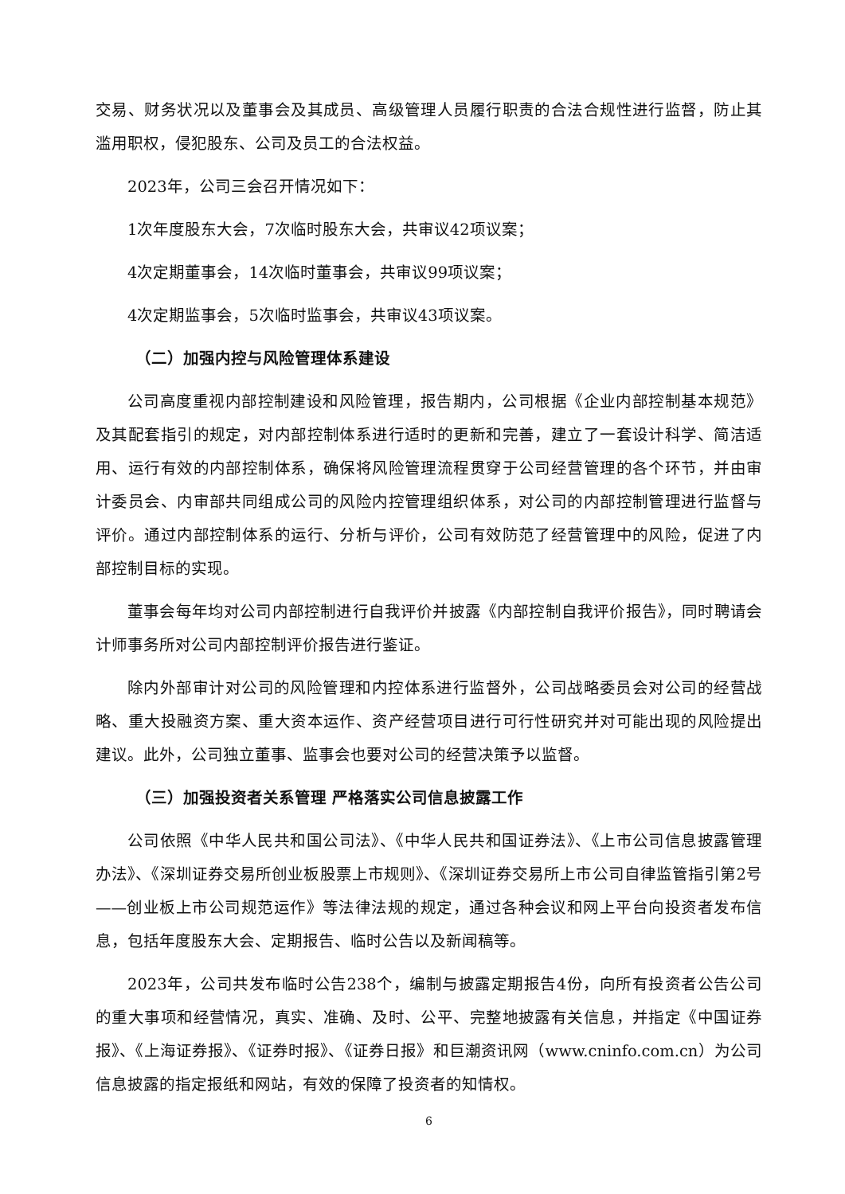交易、财务状况以及董事会及其成员、高级管理人员履行职责的合法合规性进行监督，防止其滥用职权，侵犯股东、公司及员工的合法权益。
2023年，公司三会召开情况如下：
1次年度股东大会，7次临时股东大会，共审议42项议案；
4次定期董事会，14次临时董事会，共审议99项议案；
4次定期监事会，5次临时监事会，共审议43项议案。
（二）加强内控与风险管理体系建设
公司高度重视内部控制建设和风险管理，报告期内，公司根据《企业内部控制基本规范》及其配套指引的规定，对内部控制体系进行适时的更新和完善，建立了一套设计科学、简洁适用、运行有效的内部控制体系，确保将风险管理流程贯穿于公司经营管理的各个环节，并由审计委员会、内审部共同组成公司的风险内控管理组织体系，对公司的内部控制管理进行监督与评价。通过内部控制体系的运行、分析与评价，公司有效防范了经营管理中的风险，促进了内部控制目标的实现。
董事会每年均对公司内部控制进行自我评价并披露《内部控制自我评价报告》，同时聘请会计师事务所对公司内部控制评价报告进行鉴证。
除内外部审计对公司的风险管理和内控体系进行监督外，公司战略委员会对公司的经营战略、重大投融资方案、重大资本运作、资产经营项目进行可行性研究并对可能出现的风险提出建议。此外，公司独立董事、监事会也要对公司的经营决策予以监督。
（三）加强投资者关系管理 严格落实公司信息披露工作
公司依照《中华人民共和国公司法》、《中华人民共和国证券法》、《上市公司信息披露管理办法》、《深圳证券交易所创业板股票上市规则》、《深圳证券交易所上市公司自律监管指引第2号——创业板上市公司规范运作》等法律法规的规定，通过各种会议和网上平台向投资者发布信息，包括年度股东大会、定期报告、临时公告以及新闻稿等。
2023年，公司共发布临时公告238个，编制与披露定期报告4份，向所有投资者公告公司的重大事项和经营情况，真实、准确、及时、公平、完整地披露有关信息，并指定《中国证券报》、《上海证券报》、《证券时报》、《证券日报》和巨潮资讯网（www.cninfo.com.cn）为公司信息披露的指定报纸和网站，有效的保障了投资者的知情权。
6